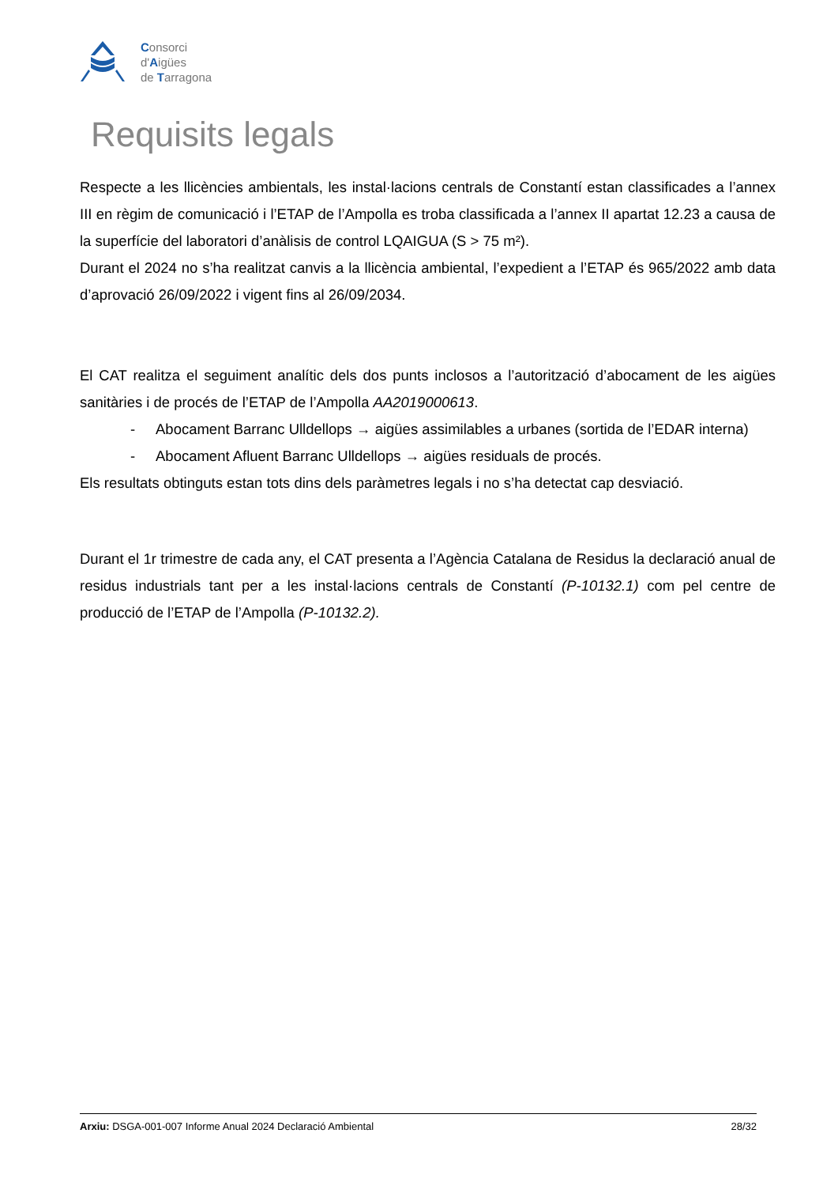Consorci
d'Aigües
de Tarragona
Requisits legals
Respecte a les llicències ambientals, les instal·lacions centrals de Constantí estan classificades a l’annex III en règim de comunicació i l’ETAP de l’Ampolla es troba classificada a l’annex II apartat 12.23 a causa de la superfície del laboratori d’anàlisis de control LQAIGUA (S > 75 m²).
Durant el 2024 no s’ha realitzat canvis a la llicència ambiental, l’expedient a l’ETAP és 965/2022 amb data d’aprovació 26/09/2022 i vigent fins al 26/09/2034.
El CAT realitza el seguiment analític dels dos punts inclosos a l’autorització d’abocament de les aigües sanitàries i de procés de l’ETAP de l’Ampolla AA2019000613.
- Abocament Barranc Ulldellops → aigües assimilables a urbanes (sortida de l’EDAR interna)
- Abocament Afluent Barranc Ulldellops → aigües residuals de procés.
Els resultats obtinguts estan tots dins dels paràmetres legals i no s’ha detectat cap desviació.
Durant el 1r trimestre de cada any, el CAT presenta a l’Agència Catalana de Residus la declaració anual de residus industrials tant per a les instal·lacions centrals de Constantí (P-10132.1) com pel centre de producció de l’ETAP de l’Ampolla (P-10132.2).
Arxiu: DSGA-001-007 Informe Anual 2024 Declaració Ambiental 28/32